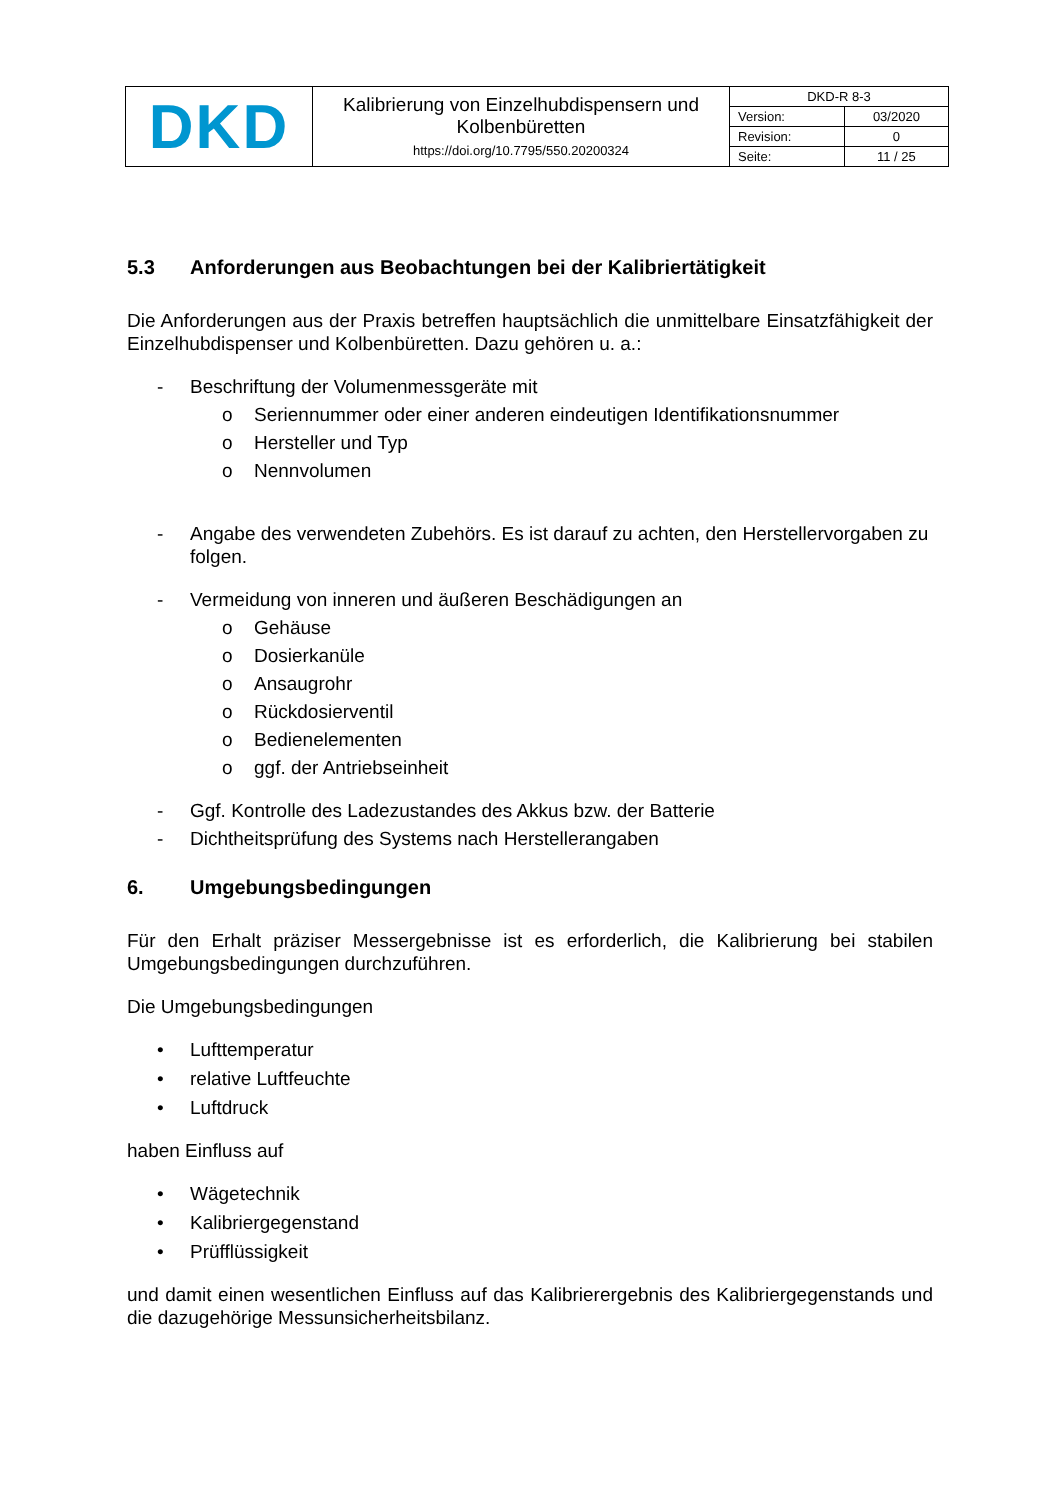| DKD | Kalibrierung von Einzelhubdispensern und Kolbenbüretten https://doi.org/10.7795/550.20200324 | DKD-R 8-3 | |
| | | Version: | 03/2020 |
| | | Revision: | 0 |
| | | Seite: | 11 / 25 |
5.3 Anforderungen aus Beobachtungen bei der Kalibriertätigkeit
Die Anforderungen aus der Praxis betreffen hauptsächlich die unmittelbare Einsatzfähigkeit der Einzelhubdispenser und Kolbenbüretten. Dazu gehören u. a.:
- Beschriftung der Volumenmessgeräte mit
o Seriennummer oder einer anderen eindeutigen Identifikationsnummer
o Hersteller und Typ
o Nennvolumen
- Angabe des verwendeten Zubehörs. Es ist darauf zu achten, den Herstellervorgaben zu folgen.
- Vermeidung von inneren und äußeren Beschädigungen an
o Gehäuse
o Dosierkanüle
o Ansaugrohr
o Rückdosierventil
o Bedienelementen
o ggf. der Antriebseinheit
- Ggf. Kontrolle des Ladezustandes des Akkus bzw. der Batterie
- Dichtheitsprüfung des Systems nach Herstellerangaben
6. Umgebungsbedingungen
Für den Erhalt präziser Messergebnisse ist es erforderlich, die Kalibrierung bei stabilen Umgebungsbedingungen durchzuführen.
Die Umgebungsbedingungen
• Lufttemperatur
• relative Luftfeuchte
• Luftdruck
haben Einfluss auf
• Wägetechnik
• Kalibriergegenstand
• Prüfflüssigkeit
und damit einen wesentlichen Einfluss auf das Kalibrierergebnis des Kalibriergegenstands und die dazugehörige Messunsicherheitsbilanz.